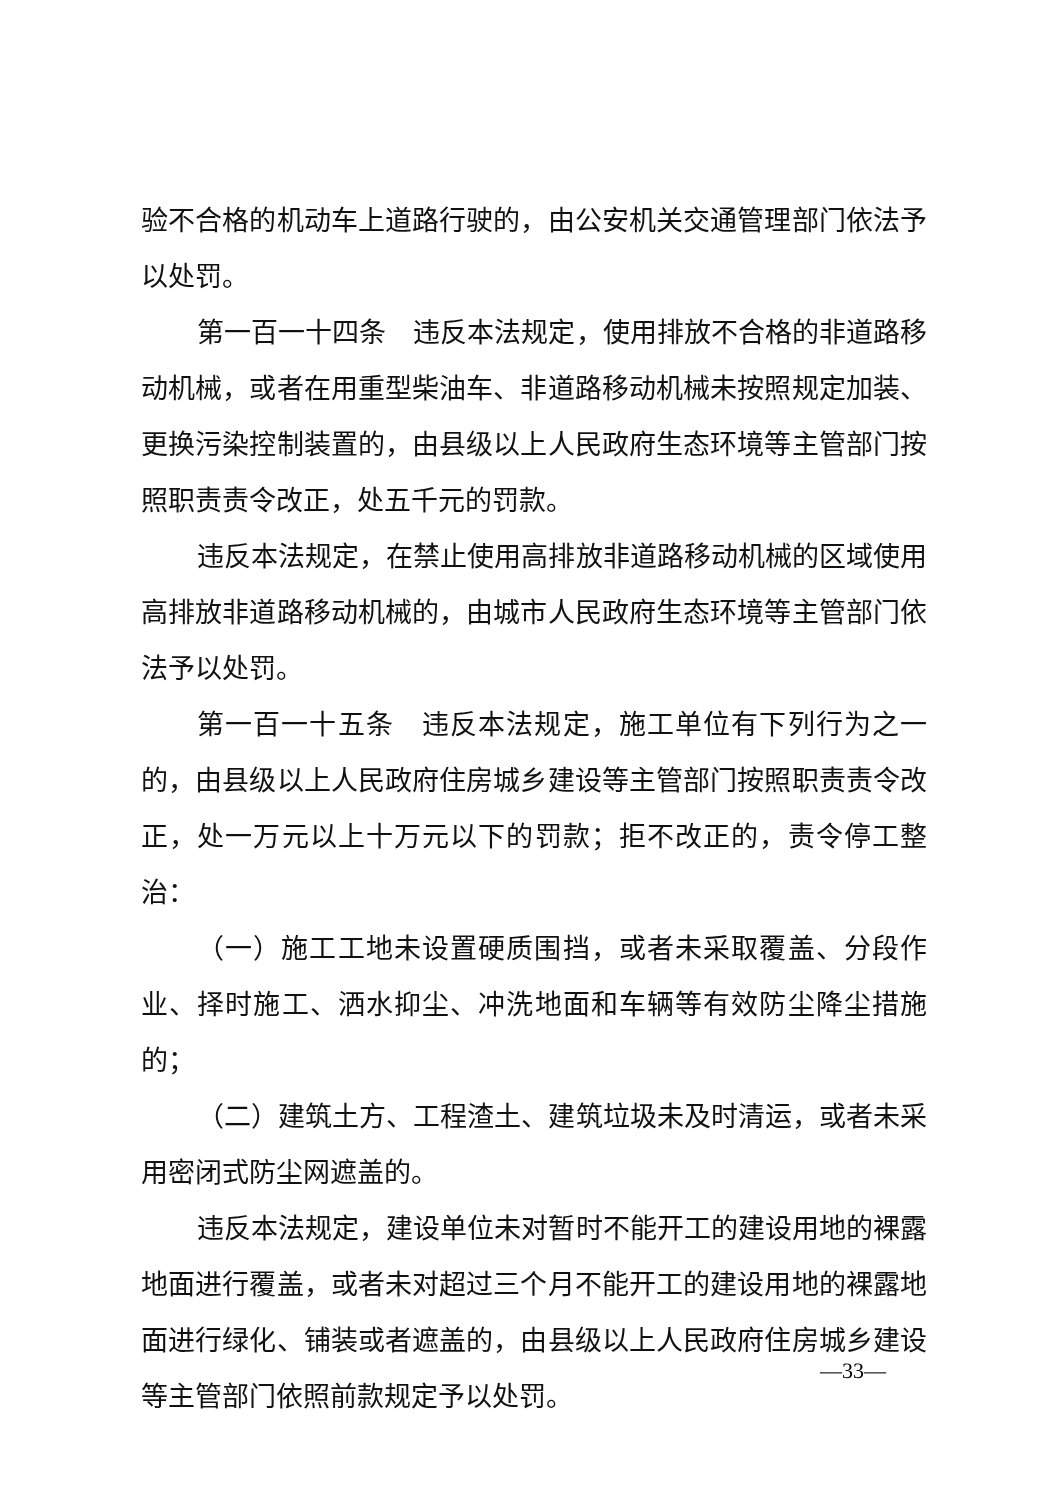验不合格的机动车上道路行驶的，由公安机关交通管理部门依法予以处罚。
第一百一十四条　违反本法规定，使用排放不合格的非道路移动机械，或者在用重型柴油车、非道路移动机械未按照规定加装、更换污染控制装置的，由县级以上人民政府生态环境等主管部门按照职责责令改正，处五千元的罚款。
违反本法规定，在禁止使用高排放非道路移动机械的区域使用高排放非道路移动机械的，由城市人民政府生态环境等主管部门依法予以处罚。
第一百一十五条　违反本法规定，施工单位有下列行为之一的，由县级以上人民政府住房城乡建设等主管部门按照职责责令改正，处一万元以上十万元以下的罚款；拒不改正的，责令停工整治：
（一）施工工地未设置硬质围挡，或者未采取覆盖、分段作业、择时施工、洒水抑尘、冲洗地面和车辆等有效防尘降尘措施的；
（二）建筑土方、工程渣土、建筑垃圾未及时清运，或者未采用密闭式防尘网遮盖的。
违反本法规定，建设单位未对暂时不能开工的建设用地的裸露地面进行覆盖，或者未对超过三个月不能开工的建设用地的裸露地面进行绿化、铺装或者遮盖的，由县级以上人民政府住房城乡建设等主管部门依照前款规定予以处罚。
—33—